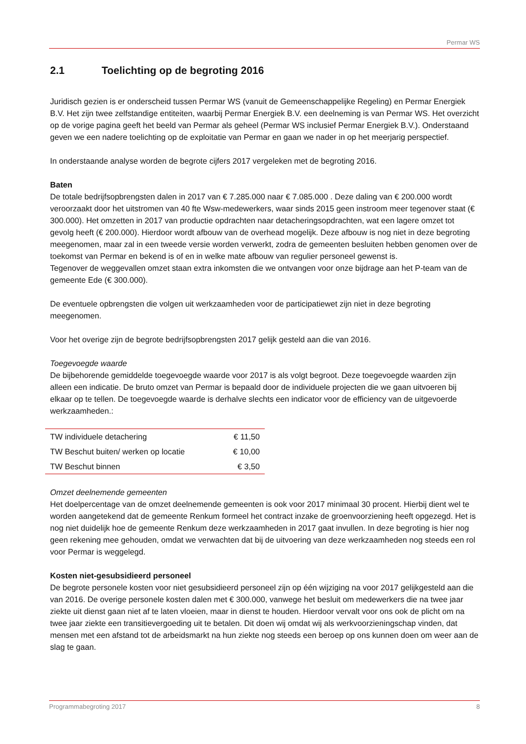Permar WS
2.1 Toelichting op de begroting 2016
Juridisch gezien is er onderscheid tussen Permar WS (vanuit de Gemeenschappelijke Regeling) en Permar Energiek B.V. Het zijn twee zelfstandige entiteiten, waarbij Permar Energiek B.V. een deelneming is van Permar WS. Het overzicht op de vorige pagina geeft het beeld van Permar als geheel (Permar WS inclusief Permar Energiek B.V.). Onderstaand geven we een nadere toelichting op de exploitatie van Permar en gaan we nader in op het meerjarig perspectief.
In onderstaande analyse worden de begrote cijfers 2017 vergeleken met de begroting 2016.
Baten
De totale bedrijfsopbrengsten dalen in 2017 van € 7.285.000 naar € 7.085.000 . Deze daling van € 200.000 wordt veroorzaakt door het uitstromen van 40 fte Wsw-medewerkers, waar sinds 2015 geen instroom meer tegenover staat (€ 300.000). Het omzetten in 2017 van productie opdrachten naar detacheringsopdrachten, wat een lagere omzet tot gevolg heeft (€ 200.000). Hierdoor wordt afbouw van de overhead mogelijk. Deze afbouw is nog niet in deze begroting meegenomen, maar zal in een tweede versie worden verwerkt, zodra de gemeenten besluiten hebben genomen over de toekomst van Permar en bekend is of en in welke mate afbouw van regulier personeel gewenst is.
Tegenover de weggevallen omzet staan extra inkomsten die we ontvangen voor onze bijdrage aan het P-team van de gemeente Ede (€ 300.000).
De eventuele opbrengsten die volgen uit werkzaamheden voor de participatiewet zijn niet in deze begroting meegenomen.
Voor het overige zijn de begrote bedrijfsopbrengsten 2017 gelijk gesteld aan die van 2016.
Toegevoegde waarde
De bijbehorende gemiddelde toegevoegde waarde voor 2017 is als volgt begroot. Deze toegevoegde waarden zijn alleen een indicatie. De bruto omzet van Permar is bepaald door de individuele projecten die we gaan uitvoeren bij elkaar op te tellen. De toegevoegde waarde is derhalve slechts een indicator voor de efficiency van de uitgevoerde werkzaamheden.:
| TW individuele detachering | € 11,50 |
| TW Beschut buiten/ werken op locatie | € 10,00 |
| TW Beschut binnen | € 3,50 |
Omzet deelnemende gemeenten
Het doelpercentage van de omzet deelnemende gemeenten is ook voor 2017 minimaal 30 procent. Hierbij dient wel te worden aangetekend dat de gemeente Renkum formeel het contract inzake de groenvoorziening heeft opgezegd. Het is nog niet duidelijk hoe de gemeente Renkum deze werkzaamheden in 2017 gaat invullen. In deze begroting is hier nog geen rekening mee gehouden, omdat we verwachten dat bij de uitvoering van deze werkzaamheden nog steeds een rol voor Permar is weggelegd.
Kosten niet-gesubsidieerd personeel
De begrote personele kosten voor niet gesubsidieerd personeel zijn op één wijziging na voor 2017 gelijkgesteld aan die van 2016. De overige personele kosten dalen met € 300.000, vanwege het besluit om medewerkers die na twee jaar ziekte uit dienst gaan niet af te laten vloeien, maar in dienst te houden. Hierdoor vervalt voor ons ook de plicht om na twee jaar ziekte een transitievergoeding uit te betalen. Dit doen wij omdat wij als werkvoorzieningschap vinden, dat mensen met een afstand tot de arbeidsmarkt na hun ziekte nog steeds een beroep op ons kunnen doen om weer aan de slag te gaan.
Programmabegroting 2017 8